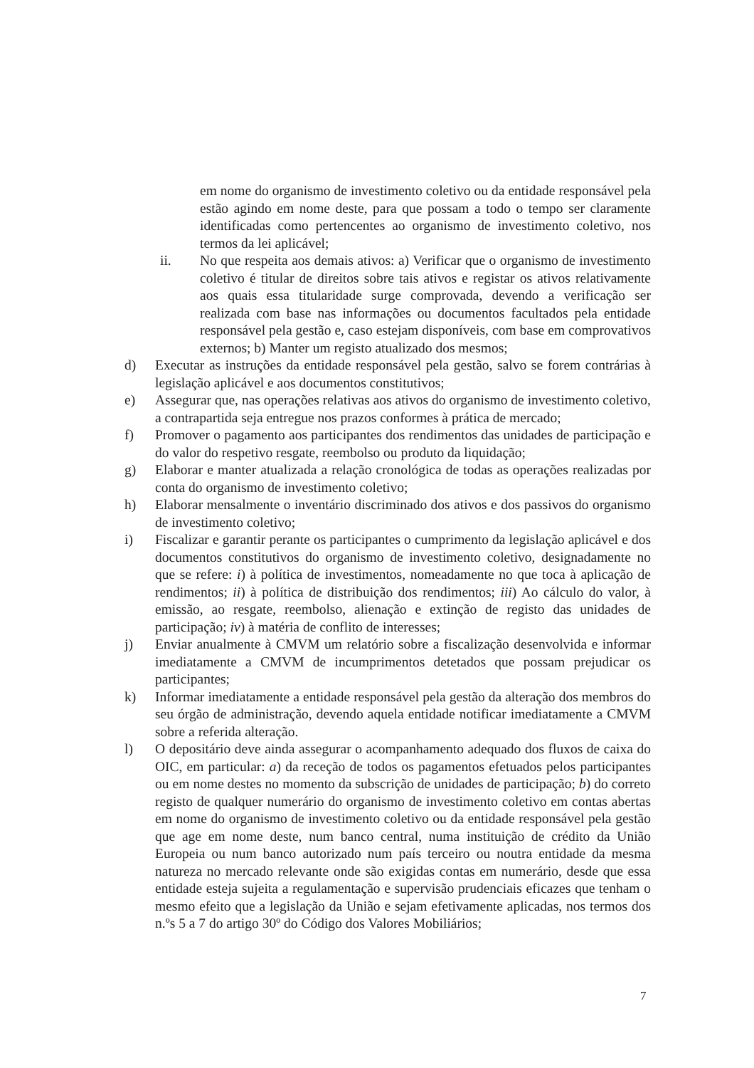em nome do organismo de investimento coletivo ou da entidade responsável pela estão agindo em nome deste, para que possam a todo o tempo ser claramente identificadas como pertencentes ao organismo de investimento coletivo, nos termos da lei aplicável;
ii. No que respeita aos demais ativos: a) Verificar que o organismo de investimento coletivo é titular de direitos sobre tais ativos e registar os ativos relativamente aos quais essa titularidade surge comprovada, devendo a verificação ser realizada com base nas informações ou documentos facultados pela entidade responsável pela gestão e, caso estejam disponíveis, com base em comprovativos externos; b) Manter um registo atualizado dos mesmos;
d) Executar as instruções da entidade responsável pela gestão, salvo se forem contrárias à legislação aplicável e aos documentos constitutivos;
e) Assegurar que, nas operações relativas aos ativos do organismo de investimento coletivo, a contrapartida seja entregue nos prazos conformes à prática de mercado;
f) Promover o pagamento aos participantes dos rendimentos das unidades de participação e do valor do respetivo resgate, reembolso ou produto da liquidação;
g) Elaborar e manter atualizada a relação cronológica de todas as operações realizadas por conta do organismo de investimento coletivo;
h) Elaborar mensalmente o inventário discriminado dos ativos e dos passivos do organismo de investimento coletivo;
i) Fiscalizar e garantir perante os participantes o cumprimento da legislação aplicável e dos documentos constitutivos do organismo de investimento coletivo, designadamente no que se refere: i) à política de investimentos, nomeadamente no que toca à aplicação de rendimentos; ii) à política de distribuição dos rendimentos; iii) Ao cálculo do valor, à emissão, ao resgate, reembolso, alienação e extinção de registo das unidades de participação; iv) à matéria de conflito de interesses;
j) Enviar anualmente à CMVM um relatório sobre a fiscalização desenvolvida e informar imediatamente a CMVM de incumprimentos detetados que possam prejudicar os participantes;
k) Informar imediatamente a entidade responsável pela gestão da alteração dos membros do seu órgão de administração, devendo aquela entidade notificar imediatamente a CMVM sobre a referida alteração.
l) O depositário deve ainda assegurar o acompanhamento adequado dos fluxos de caixa do OIC, em particular: a) da receção de todos os pagamentos efetuados pelos participantes ou em nome destes no momento da subscrição de unidades de participação; b) do correto registo de qualquer numerário do organismo de investimento coletivo em contas abertas em nome do organismo de investimento coletivo ou da entidade responsável pela gestão que age em nome deste, num banco central, numa instituição de crédito da União Europeia ou num banco autorizado num país terceiro ou noutra entidade da mesma natureza no mercado relevante onde são exigidas contas em numerário, desde que essa entidade esteja sujeita a regulamentação e supervisão prudenciais eficazes que tenham o mesmo efeito que a legislação da União e sejam efetivamente aplicadas, nos termos dos n.ºs 5 a 7 do artigo 30º do Código dos Valores Mobiliários;
7